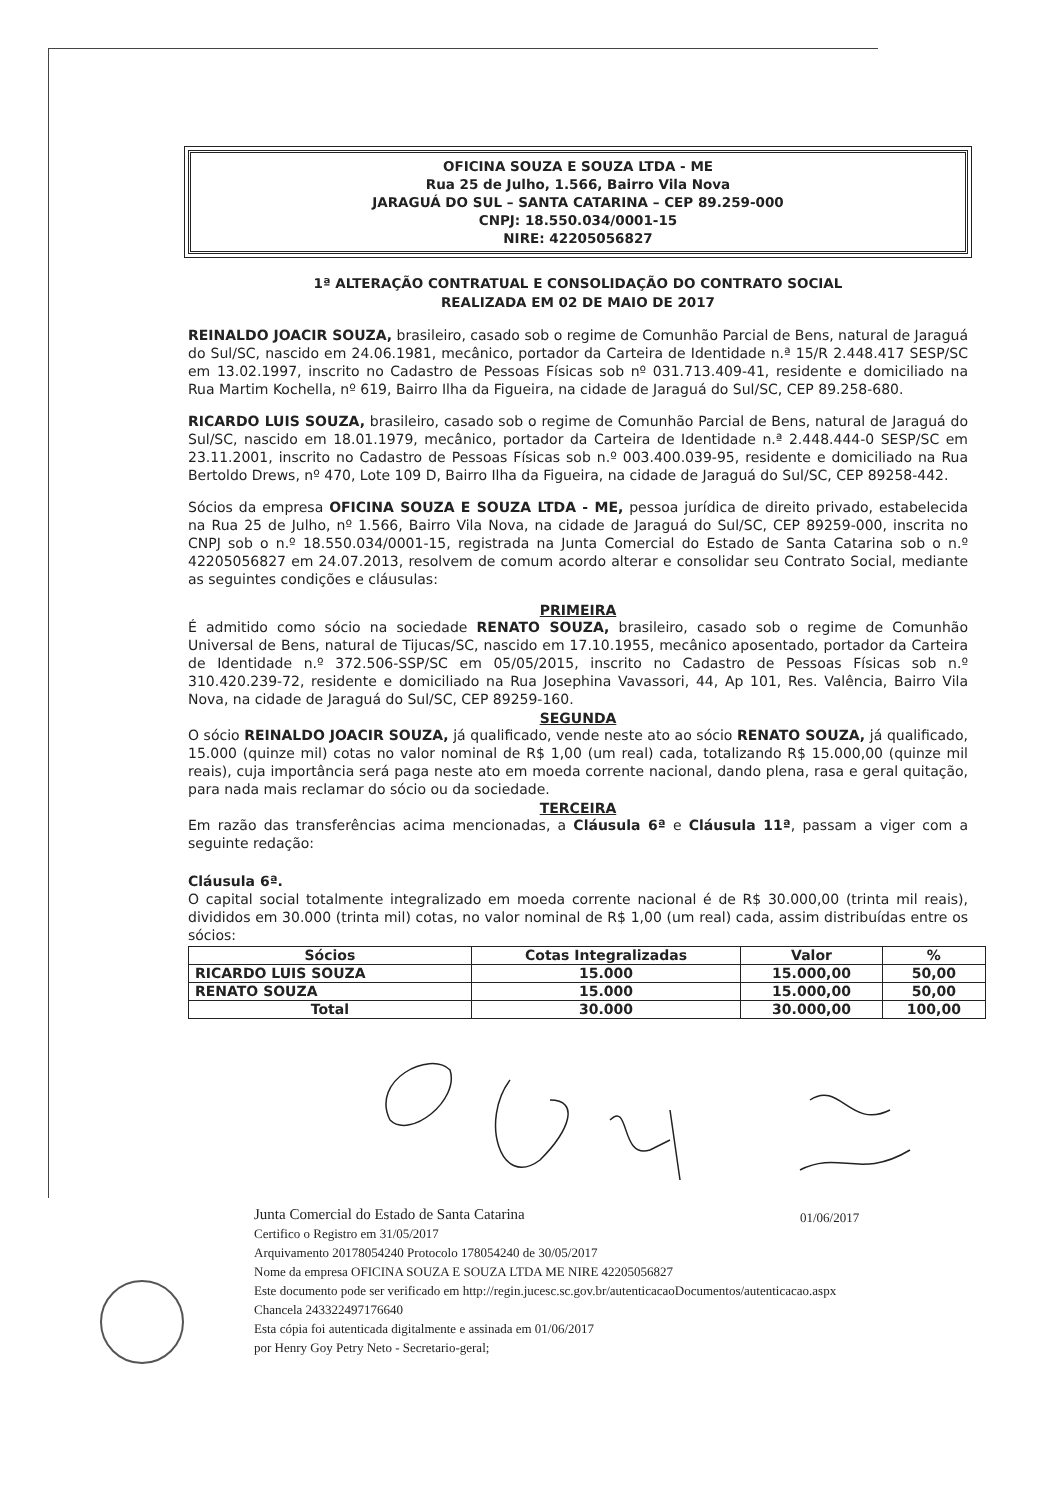OFICINA SOUZA E SOUZA LTDA - ME
Rua 25 de Julho, 1.566, Bairro Vila Nova
JARAGUÁ DO SUL – SANTA CATARINA – CEP 89.259-000
CNPJ: 18.550.034/0001-15
NIRE: 42205056827
1ª ALTERAÇÃO CONTRATUAL E CONSOLIDAÇÃO DO CONTRATO SOCIAL
REALIZADA EM 02 DE MAIO DE 2017
REINALDO JOACIR SOUZA, brasileiro, casado sob o regime de Comunhão Parcial de Bens, natural de Jaraguá do Sul/SC, nascido em 24.06.1981, mecânico, portador da Carteira de Identidade n.ª 15/R 2.448.417 SESP/SC em 13.02.1997, inscrito no Cadastro de Pessoas Físicas sob nº 031.713.409-41, residente e domiciliado na Rua Martim Kochella, nº 619, Bairro Ilha da Figueira, na cidade de Jaraguá do Sul/SC, CEP 89.258-680.
RICARDO LUIS SOUZA, brasileiro, casado sob o regime de Comunhão Parcial de Bens, natural de Jaraguá do Sul/SC, nascido em 18.01.1979, mecânico, portador da Carteira de Identidade n.ª 2.448.444-0 SESP/SC em 23.11.2001, inscrito no Cadastro de Pessoas Físicas sob n.º 003.400.039-95, residente e domiciliado na Rua Bertoldo Drews, nº 470, Lote 109 D, Bairro Ilha da Figueira, na cidade de Jaraguá do Sul/SC, CEP 89258-442.
Sócios da empresa OFICINA SOUZA E SOUZA LTDA - ME, pessoa jurídica de direito privado, estabelecida na Rua 25 de Julho, nº 1.566, Bairro Vila Nova, na cidade de Jaraguá do Sul/SC, CEP 89259-000, inscrita no CNPJ sob o n.º 18.550.034/0001-15, registrada na Junta Comercial do Estado de Santa Catarina sob o n.º 42205056827 em 24.07.2013, resolvem de comum acordo alterar e consolidar seu Contrato Social, mediante as seguintes condições e cláusulas:
PRIMEIRA
É admitido como sócio na sociedade RENATO SOUZA, brasileiro, casado sob o regime de Comunhão Universal de Bens, natural de Tijucas/SC, nascido em 17.10.1955, mecânico aposentado, portador da Carteira de Identidade n.º 372.506-SSP/SC em 05/05/2015, inscrito no Cadastro de Pessoas Físicas sob n.º 310.420.239-72, residente e domiciliado na Rua Josephina Vavassori, 44, Ap 101, Res. Valência, Bairro Vila Nova, na cidade de Jaraguá do Sul/SC, CEP 89259-160.
SEGUNDA
O sócio REINALDO JOACIR SOUZA, já qualificado, vende neste ato ao sócio RENATO SOUZA, já qualificado, 15.000 (quinze mil) cotas no valor nominal de R$ 1,00 (um real) cada, totalizando R$ 15.000,00 (quinze mil reais), cuja importância será paga neste ato em moeda corrente nacional, dando plena, rasa e geral quitação, para nada mais reclamar do sócio ou da sociedade.
TERCEIRA
Em razão das transferências acima mencionadas, a Cláusula 6ª e Cláusula 11ª, passam a viger com a seguinte redação:
Cláusula 6ª.
O capital social totalmente integralizado em moeda corrente nacional é de R$ 30.000,00 (trinta mil reais), divididos em 30.000 (trinta mil) cotas, no valor nominal de R$ 1,00 (um real) cada, assim distribuídas entre os sócios:
| Sócios | Cotas Integralizadas | Valor | % |
| --- | --- | --- | --- |
| RICARDO LUIS SOUZA | 15.000 | 15.000,00 | 50,00 |
| RENATO SOUZA | 15.000 | 15.000,00 | 50,00 |
| Total | 30.000 | 30.000,00 | 100,00 |
Junta Comercial do Estado de Santa Catarina
Certifico o Registro em 31/05/2017
Arquivamento 20178054240 Protocolo 178054240 de 30/05/2017
Nome da empresa OFICINA SOUZA E SOUZA LTDA ME NIRE 42205056827
Este documento pode ser verificado em http://regin.jucesc.sc.gov.br/autenticacaoDocumentos/autenticacao.aspx
Chancela 243322497176640
Esta cópia foi autenticada digitalmente e assinada em 01/06/2017
por Henry Goy Petry Neto - Secretario-geral;
01/06/2017